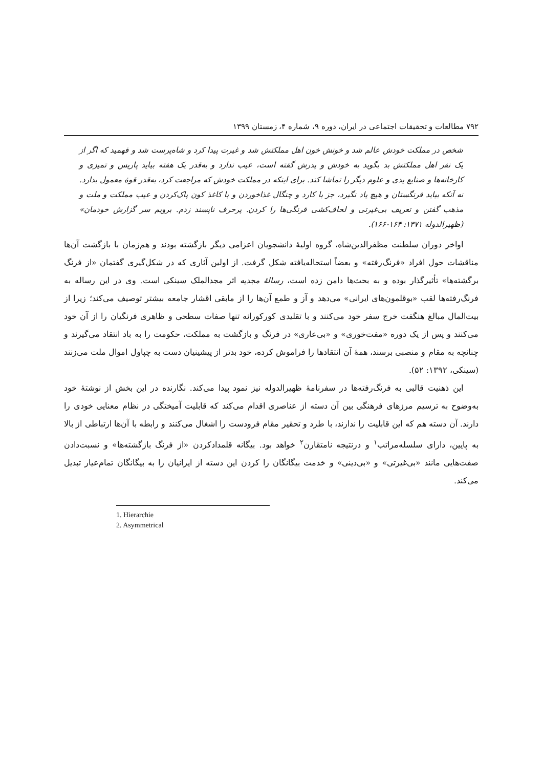۷۹۲ مطالعات و تحقیقات اجتماعی در ایران، دوره ۹، شماره ۴، زمستان ۱۳۹۹
شخص در مملکت خودش عالم شد و خونش خون اهل مملکتش شد و غیرت پیدا کرد و شاه‌پرست شد و فهمید که اگر از یک نفر اهل مملکتش بد بگوید به خودش و پدرش گفته است، عیب ندارد و به‌قدر یک هفته بیاید پاریس و تمیزی و کارخانه‌ها و صنایع یدی و علوم دیگر را تماشا کند. برای اینکه در مملکت خودش که مراجعت کرد، به‌قدر قوهٔ معمول بدارد. نه آنکه بیاید فرنگستان و هیچ یاد نگیرد، جز با کارد و چنگال غذاخوردن و با کاغذ کون پاک‌کردن و عیب مملکت و ملت و مذهب گفتن و تعریف بی‌غیرتی و لحاف‌کشی فرنگی‌ها را کردن. پرحرف ناپسند زدم. برویم سر گزارش خودمان» (ظهیرالدوله ۱۳۷۱: ۱۶۴-۱۶۶).
اواخر دوران سلطنت مظفرالدین‌شاه، گروه اولیهٔ دانشجویان اعزامی دیگر بازگشته بودند و هم‌زمان با بازگشت آن‌ها مناقشات حول افراد «فرنگ‌رفته» و بعضاً استحاله‌یافته شکل گرفت. از اولین آثاری که در شکل‌گیری گفتمان «از فرنگ برگشته‌ها» تأثیرگذار بوده و به بحث‌ها دامن زده است، رسالهٔ مجدیه اثر مجدالملک سینکی است. وی در این رساله به فرنگ‌رفته‌ها لقب «بوقلمون‌های ایرانی» می‌دهد و آز و طمع آن‌ها را از مابقی اقشار جامعه بیشتر توصیف می‌کند؛ زیرا از بیت‌المال مبالغ هنگفت خرج سفر خود می‌کنند و با تقلیدی کورکورانه تنها صفات سطحی و ظاهری فرنگیان را از آن خود می‌کنند و پس از یک دوره «مفت‌خوری» و «بی‌عاری» در فرنگ و بازگشت به مملکت، حکومت را به باد انتقاد می‌گیرند و چنانچه به مقام و منصبی برسند، همهٔ آن انتقادها را فراموش کرده، خود بدتر از پیشینیان دست به چپاول اموال ملت می‌زنند (سینکی، ۱۳۹۲: ۵۲).
این ذهنیت قالبی به فرنگ‌رفته‌ها در سفرنامهٔ ظهیرالدوله نیز نمود پیدا می‌کند. نگارنده در این بخش از نوشتهٔ خود به‌وضوح به ترسیم مرزهای فرهنگی بین آن دسته از عناصری اقدام می‌کند که قابلیت آمیختگی در نظام معنایی خودی را دارند. آن دسته هم که این قابلیت را ندارند، با طرد و تحقیر مقام فرودست را اشغال می‌کنند و رابطه با آن‌ها ارتباطی از بالا به پایین، دارای سلسله‌مراتب<sup>۱</sup> و درنتیجه نامتقارن<sup>۲</sup> خواهد بود. بیگانه قلمدادکردن «از فرنگ بازگشته‌ها» و نسبت‌دادن صفت‌هایی مانند «بی‌غیرتی» و «بی‌دینی» و خدمت بیگانگان را کردن این دسته از ایرانیان را به بیگانگان تمام‌عیار تبدیل می‌کند.
1. Hierarchie
2. Asymmetrical